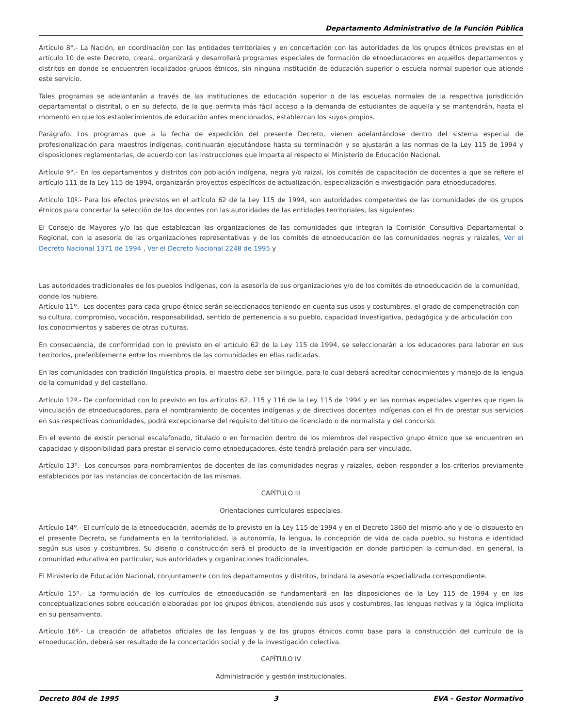Departamento Administrativo de la Función Pública
Artículo 8°.- La Nación, en coordinación con las entidades territoriales y en concertación con las autoridades de los grupos étnicos previstas en el artículo 10 de este Decreto, creará, organizará y desarrollará programas especiales de formación de etnoeducadores en aquellos departamentos y distritos en donde se encuentren localizados grupos étnicos, sin ninguna institución de educación superior o escuela normal superior que atiende este servicio.
Tales programas se adelantarán a través de las instituciones de educación superior o de las escuelas normales de la respectiva jurisdicción departamental o distrital, o en su defecto, de la que permita más fácil acceso a la demanda de estudiantes de aquella y se mantendrán, hasta el momento en que los establecimientos de educación antes mencionados, establezcan los suyos propios.
Parágrafo. Los programas que a la fecha de expedición del presente Decreto, vienen adelantándose dentro del sistema especial de profesionalización para maestros indígenas, continuarán ejecutándose hasta su terminación y se ajustarán a las normas de la Ley 115 de 1994 y disposiciones reglamentarias, de acuerdo con las instrucciones que imparta al respecto el Ministerio de Educación Nacional.
Artículo 9°.- En los departamentos y distritos con población indígena, negra y/o raizal, los comités de capacitación de docentes a que se refiere el artículo 111 de la Ley 115 de 1994, organizarán proyectos específicos de actualización, especialización e investigación para etnoeducadores.
Artículo 10º.- Para los efectos previstos en el artículo 62 de la Ley 115 de 1994, son autoridades competentes de las comunidades de los grupos étnicos para concertar la selección de los docentes con las autoridades de las entidades territoriales, las siguientes:
El Consejo de Mayores y/o las que establezcan las organizaciones de las comunidades que integran la Comisión Consultiva Departamental o Regional, con la asesoría de las organizaciones representativas y de los comités de etnoeducación de las comunidades negras y raizales, Ver el Decreto Nacional 1371 de 1994 , Ver el Decreto Nacional 2248 de 1995 y
Las autoridades tradicionales de los pueblos indígenas, con la asesoría de sus organizaciones y/o de los comités de etnoeducación de la comunidad, donde los hubiere.
Artículo 11º.- Los docentes para cada grupo étnico serán seleccionados teniendo en cuenta sus usos y costumbres, el grado de compenetración con su cultura, compromiso, vocación, responsabilidad, sentido de pertenencia a su pueblo, capacidad investigativa, pedagógica y de articulación con los conocimientos y saberes de otras culturas.
En consecuencia, de conformidad con lo previsto en el artículo 62 de la Ley 115 de 1994, se seleccionarán a los educadores para laborar en sus territorios, preferiblemente entre los miembros de las comunidades en ellas radicadas.
En las comunidades con tradición lingüística propia, el maestro debe ser bilingüe, para lo cual deberá acreditar conocimientos y manejo de la lengua de la comunidad y del castellano.
Artículo 12º.- De conformidad con lo previsto en los artículos 62, 115 y 116 de la Ley 115 de 1994 y en las normas especiales vigentes que rigen la vinculación de etnoeducadores, para el nombramiento de docentes indígenas y de directivos docentes indígenas con el fin de prestar sus servicios en sus respectivas comunidades, podrá excepcionarse del requisito del título de licenciado o de normalista y del concurso.
En el evento de existir personal escalafonado, titulado o en formación dentro de los miembros del respectivo grupo étnico que se encuentren en capacidad y disponibilidad para prestar el servicio como etnoeducadores, éste tendrá prelación para ser vinculado.
Artículo 13º.- Los concursos para nombramientos de docentes de las comunidades negras y raizales, deben responder a los criterios previamente establecidos por las instancias de concertación de las mismas.
CAPÍTULO III
Orientaciones currículares especiales.
Artículo 14º.- El currículo de la etnoeducación, además de lo previsto en la Ley 115 de 1994 y en el Decreto 1860 del mismo año y de lo dispuesto en el presente Decreto, se fundamenta en la territorialidad, la autonomía, la lengua, la concepción de vida de cada pueblo, su historia e identidad según sus usos y costumbres. Su diseño o construcción será el producto de la investigación en donde participen la comunidad, en general, la comunidad educativa en particular, sus autoridades y organizaciones tradicionales.
El Ministerio de Educación Nacional, conjuntamente con los departamentos y distritos, brindará la asesoría especializada correspondiente.
Artículo 15º.- La formulación de los currículos de etnoeducación se fundamentará en las disposiciones de la Ley 115 de 1994 y en las conceptualizaciones sobre educación elaboradas por los grupos étnicos, atendiendo sus usos y costumbres, las lenguas nativas y la lógica implícita en su pensamiento.
Artículo 16º.- La creación de alfabetos oficiales de las lenguas y de los grupos étnicos como base para la construcción del currículo de la etnoeducación, deberá ser resultado de la concertación social y de la investigación colectiva.
CAPÍTULO IV
Administración y gestión institucionales.
Decreto 804 de 1995 3 EVA - Gestor Normativo